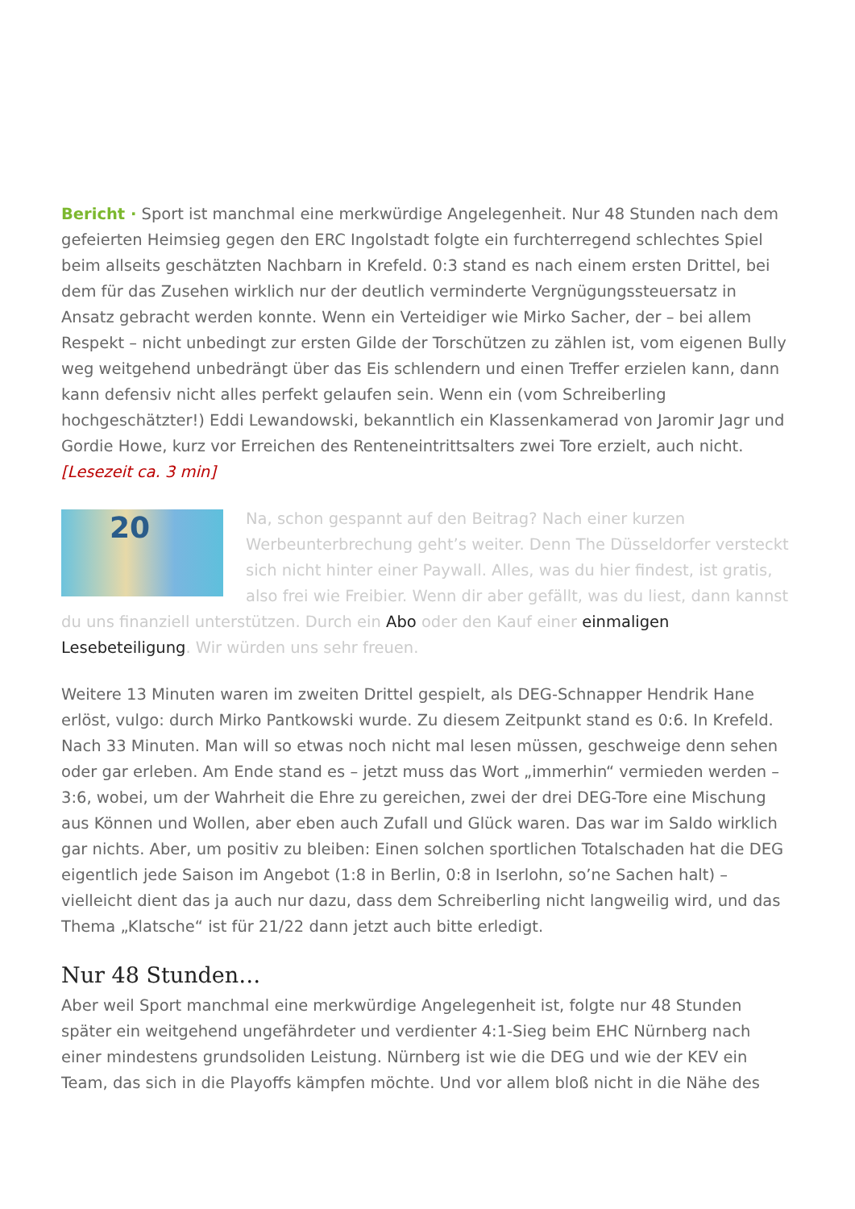Bericht · Sport ist manchmal eine merkwürdige Angelegenheit. Nur 48 Stunden nach dem gefeierten Heimsieg gegen den ERC Ingolstadt folgte ein furchterregend schlechtes Spiel beim allseits geschätzten Nachbarn in Krefeld. 0:3 stand es nach einem ersten Drittel, bei dem für das Zusehen wirklich nur der deutlich verminderte Vergnügungssteuersatz in Ansatz gebracht werden konnte. Wenn ein Verteidiger wie Mirko Sacher, der – bei allem Respekt – nicht unbedingt zur ersten Gilde der Torschützen zu zählen ist, vom eigenen Bully weg weitgehend unbedrängt über das Eis schlendern und einen Treffer erzielen kann, dann kann defensiv nicht alles perfekt gelaufen sein. Wenn ein (vom Schreiberling hochgeschätzter!) Eddi Lewandowski, bekanntlich ein Klassenkamerad von Jaromir Jagr und Gordie Howe, kurz vor Erreichen des Renteneintrittsalters zwei Tore erzielt, auch nicht. [Lesezeit ca. 3 min]
20 Na, schon gespannt auf den Beitrag? Nach einer kurzen Werbeunterbrechung geht’s weiter. Denn The Düsseldorfer versteckt sich nicht hinter einer Paywall. Alles, was du hier findest, ist gratis, also frei wie Freibier. Wenn dir aber gefällt, was du liest, dann kannst du uns finanziell unterstützen. Durch ein Abo oder den Kauf einer einmaligen Lesebeteiligung. Wir würden uns sehr freuen.
Weitere 13 Minuten waren im zweiten Drittel gespielt, als DEG-Schnapper Hendrik Hane erlöst, vulgo: durch Mirko Pantkowski wurde. Zu diesem Zeitpunkt stand es 0:6. In Krefeld. Nach 33 Minuten. Man will so etwas noch nicht mal lesen müssen, geschweige denn sehen oder gar erleben. Am Ende stand es – jetzt muss das Wort „immerhin“ vermieden werden – 3:6, wobei, um der Wahrheit die Ehre zu gereichen, zwei der drei DEG-Tore eine Mischung aus Können und Wollen, aber eben auch Zufall und Glück waren. Das war im Saldo wirklich gar nichts. Aber, um positiv zu bleiben: Einen solchen sportlichen Totalschaden hat die DEG eigentlich jede Saison im Angebot (1:8 in Berlin, 0:8 in Iserlohn, so’ne Sachen halt) – vielleicht dient das ja auch nur dazu, dass dem Schreiberling nicht langweilig wird, und das Thema „Klatsche“ ist für 21/22 dann jetzt auch bitte erledigt.
Nur 48 Stunden…
Aber weil Sport manchmal eine merkwürdige Angelegenheit ist, folgte nur 48 Stunden später ein weitgehend ungefährdeter und verdienter 4:1-Sieg beim EHC Nürnberg nach einer mindestens grundsoliden Leistung. Nürnberg ist wie die DEG und wie der KEV ein Team, das sich in die Playoffs kämpfen möchte. Und vor allem bloß nicht in die Nähe des